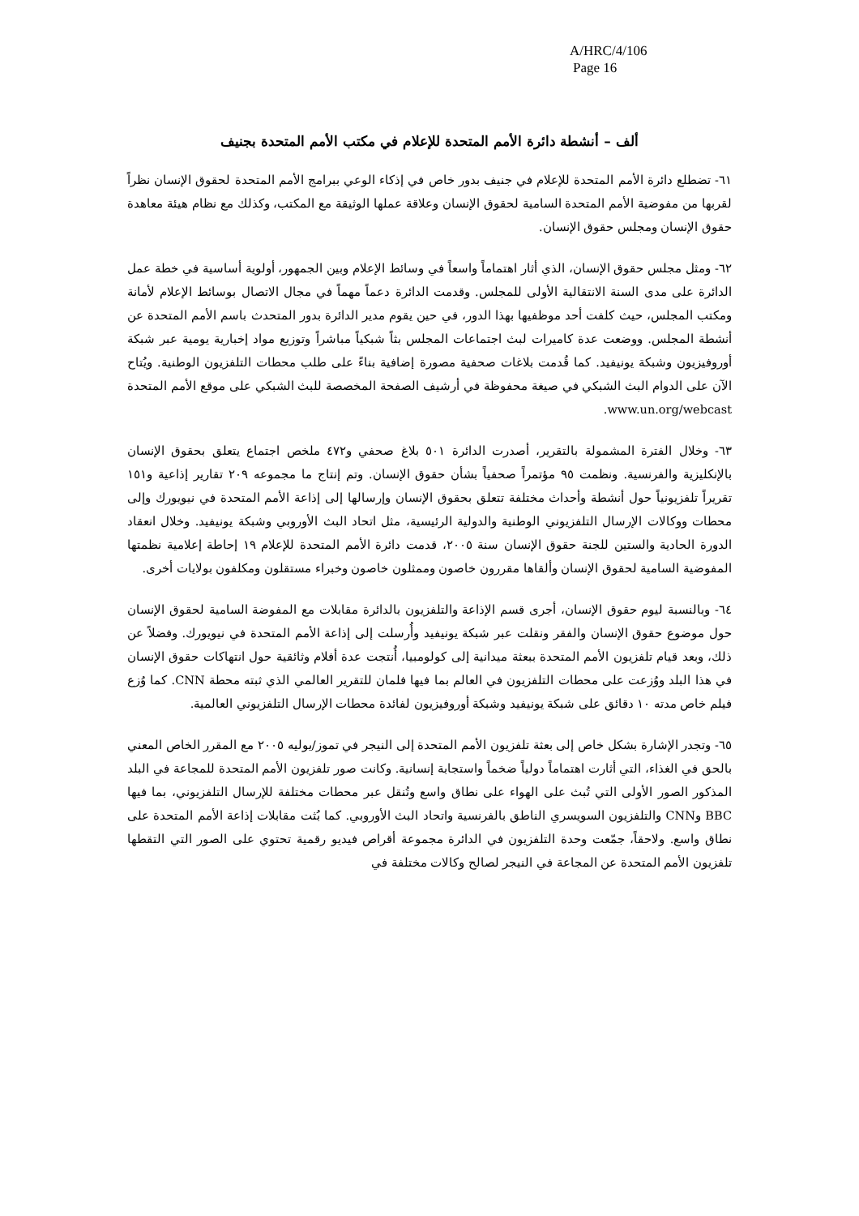A/HRC/4/106
Page 16
ألف – أنشطة دائرة الأمم المتحدة للإعلام في مكتب الأمم المتحدة بجنيف
٦١- تضطلع دائرة الأمم المتحدة للإعلام في جنيف بدور خاص في إذكاء الوعي ببرامج الأمم المتحدة لحقوق الإنسان نظراً لقربها من مفوضية الأمم المتحدة السامية لحقوق الإنسان وعلاقة عملها الوثيقة مع المكتب، وكذلك مع نظام هيئة معاهدة حقوق الإنسان ومجلس حقوق الإنسان.
٦٢- ومثل مجلس حقوق الإنسان، الذي أثار اهتماماً واسعاً في وسائط الإعلام وبين الجمهور، أولوية أساسية في خطة عمل الدائرة على مدى السنة الانتقالية الأولى للمجلس. وقدمت الدائرة دعماً مهماً في مجال الاتصال بوسائط الإعلام لأمانة ومكتب المجلس، حيث كلفت أحد موظفيها بهذا الدور، في حين يقوم مدير الدائرة بدور المتحدث باسم الأمم المتحدة عن أنشطة المجلس. ووضعت عدة كاميرات لبث اجتماعات المجلس بثاً شبكياً مباشراً وتوزيع مواد إخبارية يومية عبر شبكة أوروفيزيون وشبكة يونيفيد. كما قُدمت بلاغات صحفية مصورة إضافية بناءً على طلب محطات التلفزيون الوطنية. ويُتاح الآن على الدوام البث الشبكي في صيغة محفوظة في أرشيف الصفحة المخصصة للبث الشبكي على موقع الأمم المتحدة www.un.org/webcast.
٦٣- وخلال الفترة المشمولة بالتقرير، أصدرت الدائرة ٥٠١ بلاغ صحفي و٤٧٢ ملخص اجتماع يتعلق بحقوق الإنسان بالإنكليزية والفرنسية. ونظمت ٩٥ مؤتمراً صحفياً بشأن حقوق الإنسان. وتم إنتاج ما مجموعه ٢٠٩ تقارير إذاعية و١٥١ تقريراً تلفزيونياً حول أنشطة وأحداث مختلفة تتعلق بحقوق الإنسان وإرسالها إلى إذاعة الأمم المتحدة في نيويورك وإلى محطات ووكالات الإرسال التلفزيوني الوطنية والدولية الرئيسية، مثل اتحاد البث الأوروبي وشبكة يونيفيد. وخلال انعقاد الدورة الحادية والستين للجنة حقوق الإنسان سنة ٢٠٠٥، قدمت دائرة الأمم المتحدة للإعلام ١٩ إحاطة إعلامية نظمتها المفوضية السامية لحقوق الإنسان وألقاها مقررون خاصون وممثلون خاصون وخبراء مستقلون ومكلفون بولايات أخرى.
٦٤- وبالنسبة ليوم حقوق الإنسان، أجرى قسم الإذاعة والتلفزيون بالدائرة مقابلات مع المفوضة السامية لحقوق الإنسان حول موضوع حقوق الإنسان والفقر ونقلت عبر شبكة يونيفيد وأُرسلت إلى إذاعة الأمم المتحدة في نيويورك. وفضلاً عن ذلك، وبعد قيام تلفزيون الأمم المتحدة ببعثة ميدانية إلى كولومبيا، أُنتجت عدة أفلام وثائقية حول انتهاكات حقوق الإنسان في هذا البلد ووُزعت على محطات التلفزيون في العالم بما فيها فلمان للتقرير العالمي الذي ثبته محطة CNN. كما وُزع فيلم خاص مدته ١٠ دقائق على شبكة يونيفيد وشبكة أوروفيزيون لفائدة محطات الإرسال التلفزيوني العالمية.
٦٥- وتجدر الإشارة بشكل خاص إلى بعثة تلفزيون الأمم المتحدة إلى النيجر في تموز/يوليه ٢٠٠٥ مع المقرر الخاص المعني بالحق في الغذاء، التي أثارت اهتماماً دولياً ضخماً واستجابة إنسانية. وكانت صور تلفزيون الأمم المتحدة للمجاعة في البلد المذكور الصور الأولى التي تُبث على الهواء على نطاق واسع وتُنقل عبر محطات مختلفة للإرسال التلفزيوني، بما فيها BBC وCNN والتلفزيون السويسري الناطق بالفرنسية واتحاد البث الأوروبي. كما بُثت مقابلات إذاعة الأمم المتحدة على نطاق واسع. ولاحقاً، جمّعت وحدة التلفزيون في الدائرة مجموعة أقراص فيديو رقمية تحتوي على الصور التي التقطها تلفزيون الأمم المتحدة عن المجاعة في النيجر لصالح وكالات مختلفة في